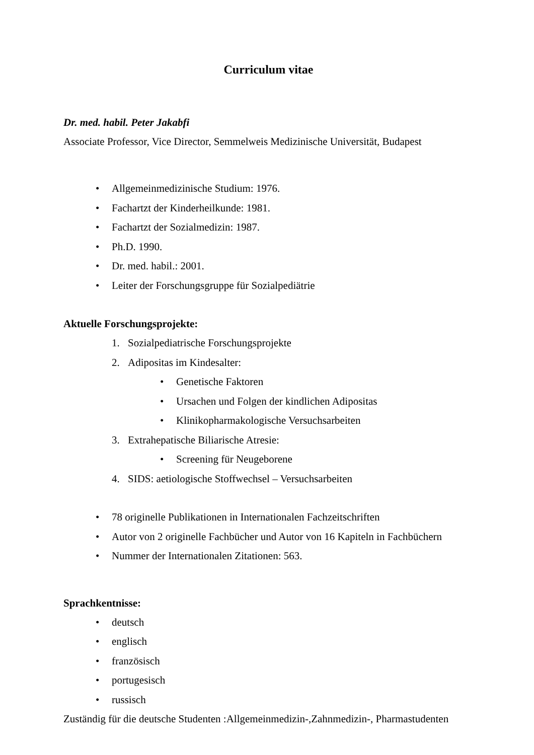Curriculum vitae
Dr. med. habil. Peter Jakabfi
Associate Professor, Vice Director, Semmelweis Medizinische Universität, Budapest
• Allgemeinmedizinische Studium: 1976.
• Fachartzt der Kinderheilkunde: 1981.
• Fachartzt der Sozialmedizin: 1987.
• Ph.D. 1990.
• Dr. med. habil.: 2001.
• Leiter der Forschungsgruppe für Sozialpediätrie
Aktuelle Forschungsprojekte:
1. Sozialpediatrische Forschungsprojekte
2. Adipositas im Kindesalter:
• Genetische Faktoren
• Ursachen und Folgen der kindlichen Adipositas
• Klinikopharmakologische Versuchsarbeiten
3. Extrahepatische Biliarische Atresie:
• Screening für Neugeborene
4. SIDS: aetiologische Stoffwechsel – Versuchsarbeiten
• 78 originelle Publikationen in Internationalen Fachzeitschriften
• Autor von 2 originelle Fachbücher und Autor von 16 Kapiteln in Fachbüchern
• Nummer der Internationalen Zitationen: 563.
Sprachkentnisse:
• deutsch
• englisch
• französisch
• portugesisch
• russisch
Zuständig für die deutsche Studenten :Allgemeinmedizin-,Zahnmedizin-, Pharmastudenten